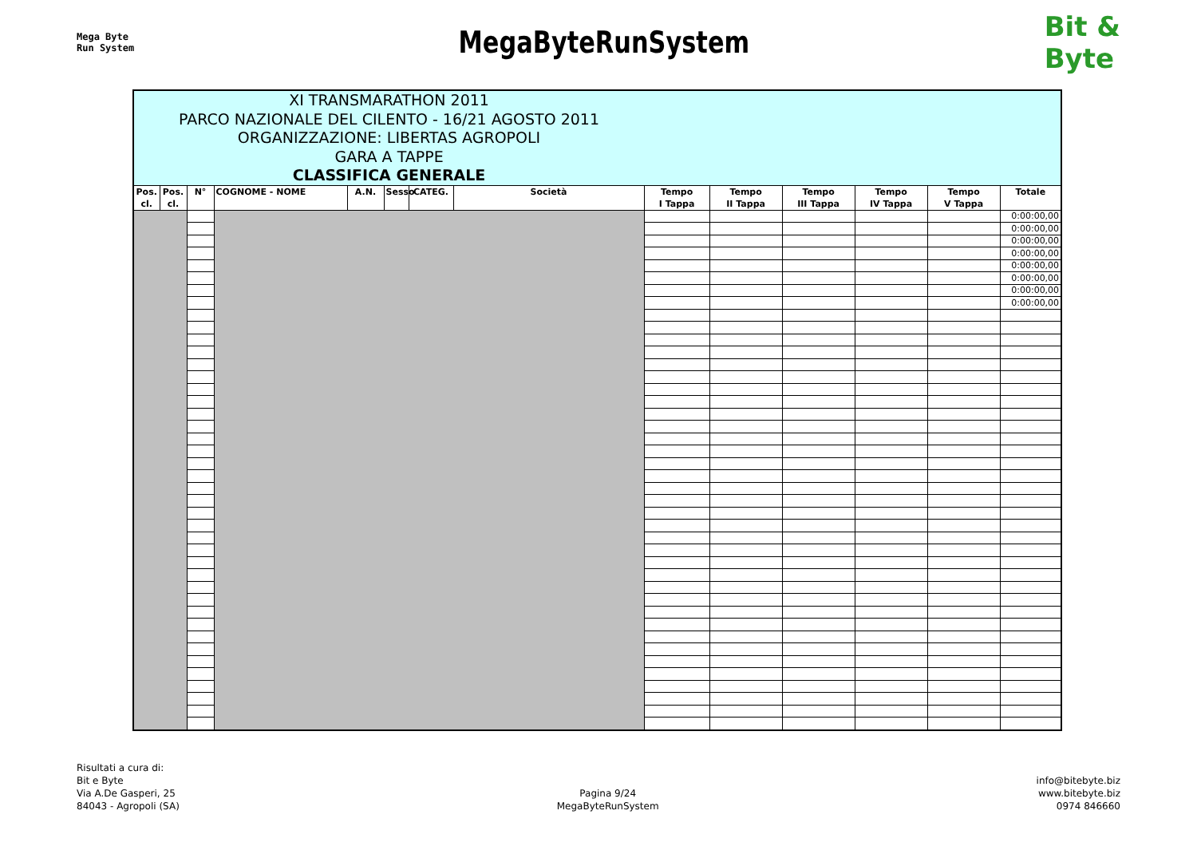Mega Byte
Run System
MegaByteRunSystem
Bit &
Byte
| XI TRANSMARATHON 2011 PARCO NAZIONALE DEL CILENTO - 16/21 AGOSTO 2011 ORGANIZZAZIONE: LIBERTAS AGROPOLI GARA A TAPPE CLASSIFICA GENERALE | | | | | | | | | | | | | |
| Pos. cl. | Pos. cl. | N° | COGNOME - NOME | A.N. | Sesso | CATEG. | Società | Tempo I Tappa | Tempo II Tappa | Tempo III Tappa | Tempo IV Tappa | Tempo V Tappa | Totale |
| | | | | | | | | | | | | | 0:00:00,00 |
| | | | | | | | | | | | | | 0:00:00,00 |
| | | | | | | | | | | | | | 0:00:00,00 |
| | | | | | | | | | | | | | 0:00:00,00 |
| | | | | | | | | | | | | | 0:00:00,00 |
| | | | | | | | | | | | | | 0:00:00,00 |
| | | | | | | | | | | | | | 0:00:00,00 |
| | | | | | | | | | | | | | 0:00:00,00 |
Risultati a cura di:
Bit e Byte
Via A.De Gasperi, 25
84043 - Agropoli (SA)
Pagina 9/24
MegaByteRunSystem
info@bitebyte.biz
www.bitebyte.biz
0974 846660